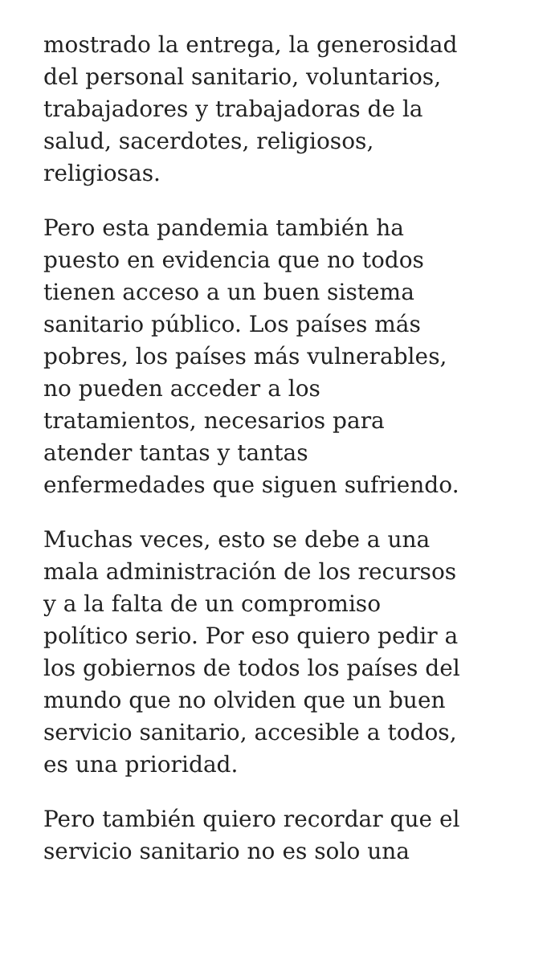mostrado la entrega, la generosidad
del personal sanitario, voluntarios,
trabajadores y trabajadoras de la
salud, sacerdotes, religiosos,
religiosas.
Pero esta pandemia también ha
puesto en evidencia que no todos
tienen acceso a un buen sistema
sanitario público. Los países más
pobres, los países más vulnerables,
no pueden acceder a los
tratamientos, necesarios para
atender tantas y tantas
enfermedades que siguen sufriendo.
Muchas veces, esto se debe a una
mala administración de los recursos
y a la falta de un compromiso
político serio. Por eso quiero pedir a
los gobiernos de todos los países del
mundo que no olviden que un buen
servicio sanitario, accesible a todos,
es una prioridad.
Pero también quiero recordar que el
servicio sanitario no es solo una